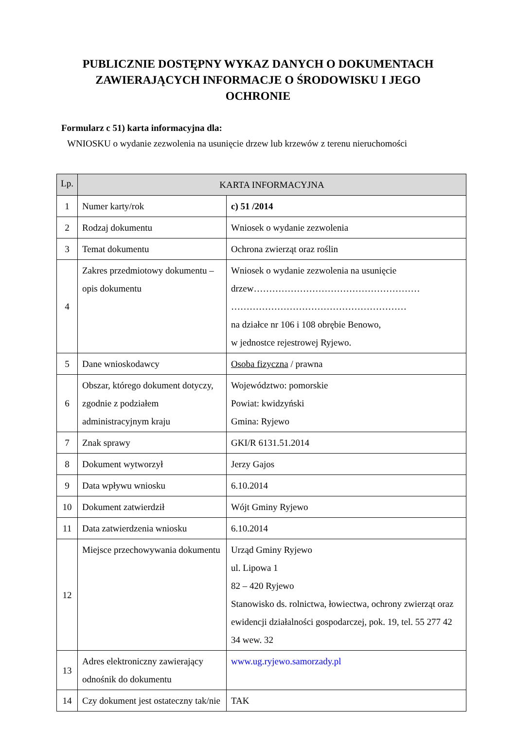PUBLICZNIE DOSTĘPNY WYKAZ DANYCH O DOKUMENTACH ZAWIERAJĄCYCH INFORMACJE O ŚRODOWISKU I JEGO OCHRONIE
Formularz c 51) karta informacyjna dla:
WNIOSKU o wydanie zezwolenia na usunięcie drzew lub krzewów z terenu nieruchomości
| Lp. | KARTA INFORMACYJNA | |
| --- | --- | --- |
| 1 | Numer karty/rok | c) 51 /2014 |
| 2 | Rodzaj dokumentu | Wniosek o wydanie zezwolenia |
| 3 | Temat dokumentu | Ochrona zwierząt oraz roślin |
| 4 | Zakres przedmiotowy dokumentu – opis dokumentu | Wniosek o wydanie zezwolenia na usunięcie drzew……………………………………………… ………………………………………………… na działce nr 106 i 108 obrębie Benowo, w jednostce rejestrowej Ryjewo. |
| 5 | Dane wnioskodawcy | Osoba fizyczna / prawna |
| 6 | Obszar, którego dokument dotyczy, zgodnie z podziałem administracyjnym kraju | Województwo: pomorskie Powiat: kwidzyński Gmina: Ryjewo |
| 7 | Znak sprawy | GKI/R 6131.51.2014 |
| 8 | Dokument wytworzył | Jerzy Gajos |
| 9 | Data wpływu wniosku | 6.10.2014 |
| 10 | Dokument zatwierdził | Wójt Gminy Ryjewo |
| 11 | Data zatwierdzenia wniosku | 6.10.2014 |
| 12 | Miejsce przechowywania dokumentu | Urząd Gminy Ryjewo ul. Lipowa 1 82 – 420 Ryjewo Stanowisko ds. rolnictwa, łowiectwa, ochrony zwierząt oraz ewidencji działalności gospodarczej, pok. 19, tel. 55 277 42 34 wew. 32 |
| 13 | Adres elektroniczny zawierający odnośnik do dokumentu | www.ug.ryjewo.samorzady.pl |
| 14 | Czy dokument jest ostateczny tak/nie | TAK |